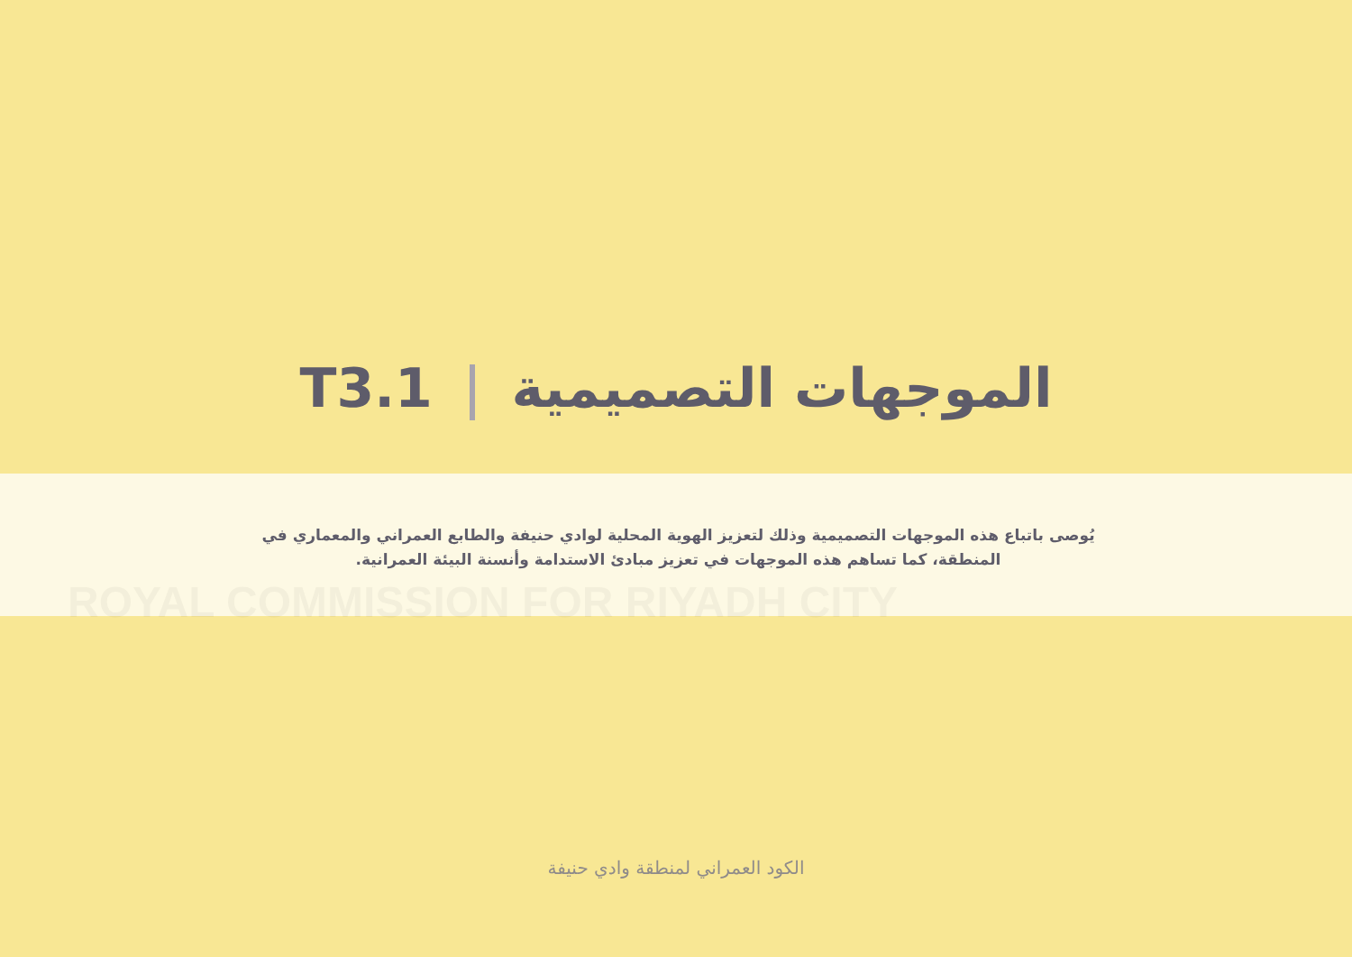الموجهات التصميمية T3.1
ROYAL COMMISSION FOR RIYADH CITY
يُوصى باتباع هذه الموجهات التصميمية وذلك لتعزيز الهوية المحلية لوادي حنيفة والطابع العمراني والمعماري في المنطقة، كما تساهم هذه الموجهات في تعزيز مبادئ الاستدامة وأنسنة البيئة العمرانية.
الكود العمراني لمنطقة وادي حنيفة